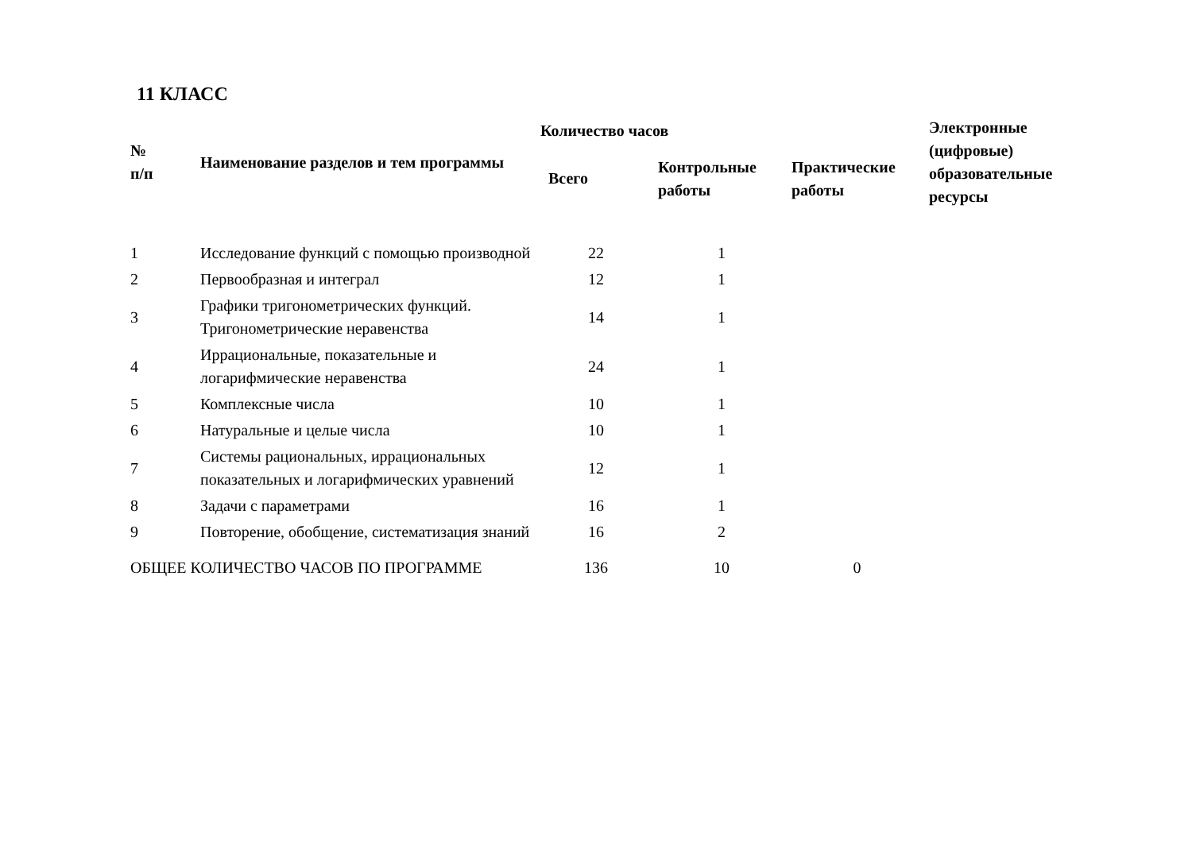11 КЛАСС
| № п/п | Наименование разделов и тем программы | Количество часов | | | Электронные (цифровые) образовательные ресурсы |
| --- | --- | --- | --- | --- | --- |
| | | Всего | Контрольные работы | Практические работы | |
| 1 | Исследование функций с помощью производной | 22 | 1 | | |
| 2 | Первообразная и интеграл | 12 | 1 | | |
| 3 | Графики тригонометрических функций. Тригонометрические неравенства | 14 | 1 | | |
| 4 | Иррациональные, показательные и логарифмические неравенства | 24 | 1 | | |
| 5 | Комплексные числа | 10 | 1 | | |
| 6 | Натуральные и целые числа | 10 | 1 | | |
| 7 | Системы рациональных, иррациональных показательных и логарифмических уравнений | 12 | 1 | | |
| 8 | Задачи с параметрами | 16 | 1 | | |
| 9 | Повторение, обобщение, систематизация знаний | 16 | 2 | | |
| ОБЩЕЕ КОЛИЧЕСТВО ЧАСОВ ПО ПРОГРАММЕ | | 136 | 10 | 0 | |